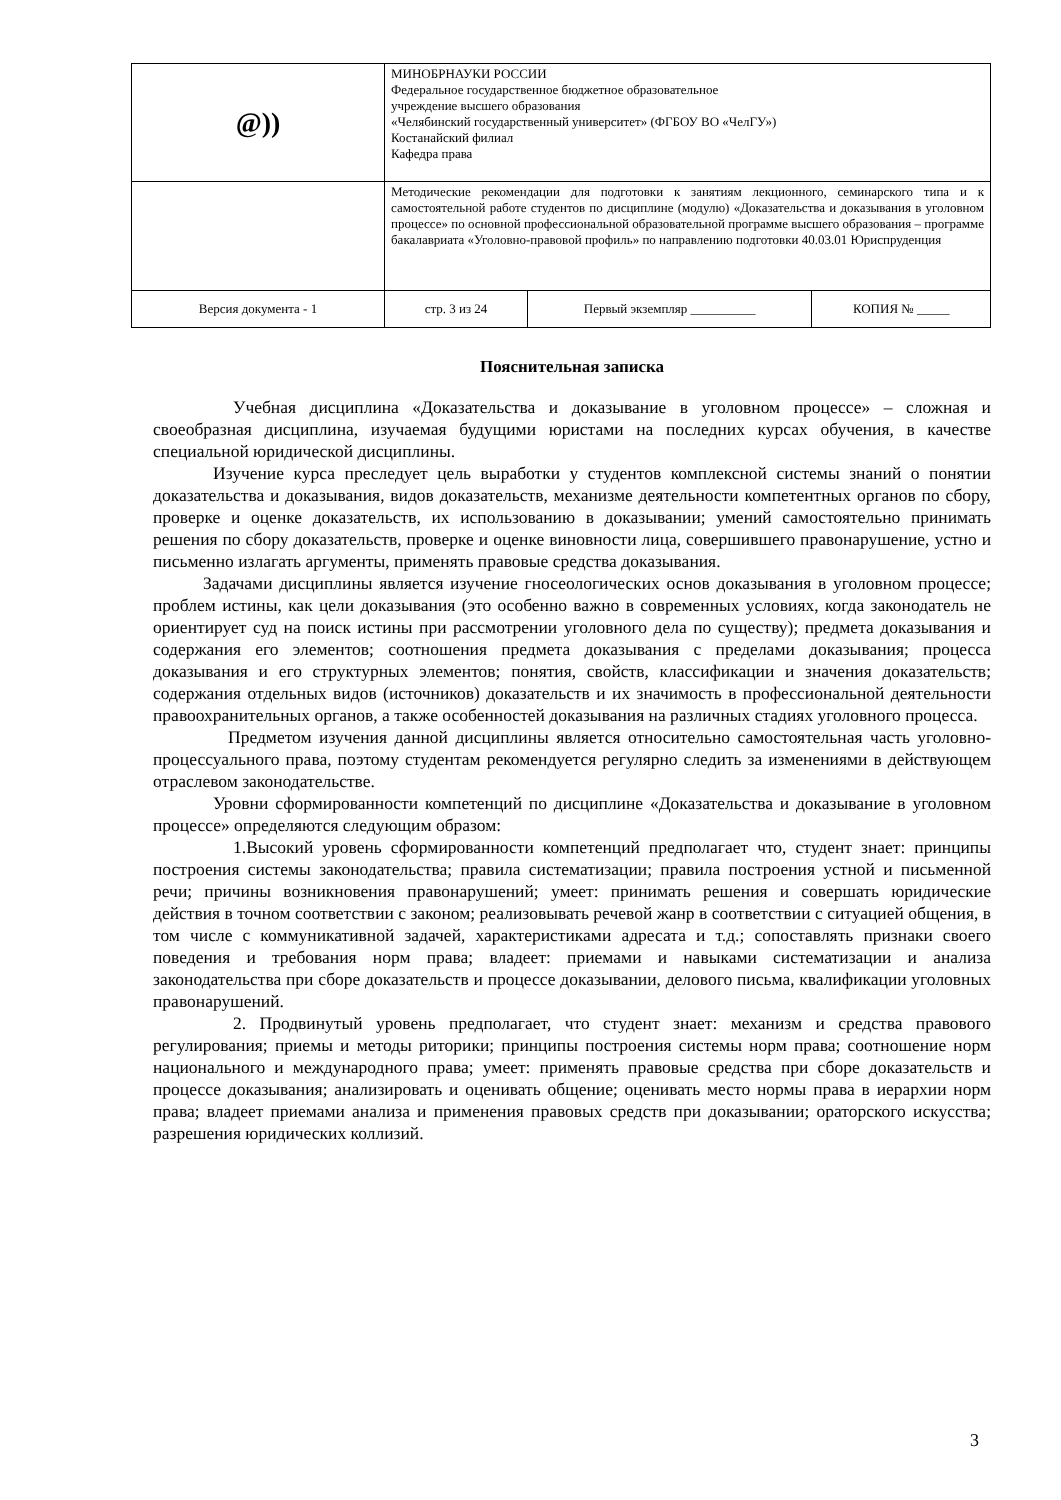| @)) | МИНОБРНАУКИ РОССИИ Федеральное государственное бюджетное образовательное учреждение высшего образования «Челябинский государственный университет» (ФГБОУ ВО «ЧелГУ») Костанайский филиал Кафедра права | | |
| | Методические рекомендации для подготовки к занятиям лекционного, семинарского типа и к самостоятельной работе студентов по дисциплине (модулю) «Доказательства и доказывания в уголовном процессе» по основной профессиональной образовательной программе высшего образования – программе бакалавриата «Уголовно-правовой профиль» по направлению подготовки 40.03.01 Юриспруденция | | |
| Версия документа - 1 | стр. 3 из 24 | Первый экземпляр __________ | КОПИЯ № _____ |
Пояснительная записка
Учебная дисциплина «Доказательства и доказывание в уголовном процессе» – сложная и своеобразная дисциплина, изучаемая будущими юристами на последних курсах обучения, в качестве специальной юридической дисциплины.
Изучение курса преследует цель выработки у студентов комплексной системы знаний о понятии доказательства и доказывания, видов доказательств, механизме деятельности компетентных органов по сбору, проверке и оценке доказательств, их использованию в доказывании; умений самостоятельно принимать решения по сбору доказательств, проверке и оценке виновности лица, совершившего правонарушение, устно и письменно излагать аргументы, применять правовые средства доказывания.
Задачами дисциплины является изучение гносеологических основ доказывания в уголовном процессе; проблем истины, как цели доказывания (это особенно важно в современных условиях, когда законодатель не ориентирует суд на поиск истины при рассмотрении уголовного дела по существу); предмета доказывания и содержания его элементов; соотношения предмета доказывания с пределами доказывания; процесса доказывания и его структурных элементов; понятия, свойств, классификации и значения доказательств; содержания отдельных видов (источников) доказательств и их значимость в профессиональной деятельности правоохранительных органов, а также особенностей доказывания на различных стадиях уголовного процесса.
Предметом изучения данной дисциплины является относительно самостоятельная часть уголовно-процессуального права, поэтому студентам рекомендуется регулярно следить за изменениями в действующем отраслевом законодательстве.
Уровни сформированности компетенций по дисциплине «Доказательства и доказывание в уголовном процессе» определяются следующим образом:
1.Высокий уровень сформированности компетенций предполагает что, студент знает: принципы построения системы законодательства; правила систематизации; правила построения устной и письменной речи; причины возникновения правонарушений; умеет: принимать решения и совершать юридические действия в точном соответствии с законом; реализовывать речевой жанр в соответствии с ситуацией общения, в том числе с коммуникативной задачей, характеристиками адресата и т.д.; сопоставлять признаки своего поведения и требования норм права; владеет: приемами и навыками систематизации и анализа законодательства при сборе доказательств и процессе доказывании, делового письма, квалификации уголовных правонарушений.
2. Продвинутый уровень предполагает, что студент знает: механизм и средства правового регулирования; приемы и методы риторики; принципы построения системы норм права; соотношение норм национального и международного права; умеет: применять правовые средства при сборе доказательств и процессе доказывания; анализировать и оценивать общение; оценивать место нормы права в иерархии норм права; владеет приемами анализа и применения правовых средств при доказывании; ораторского искусства; разрешения юридических коллизий.
3